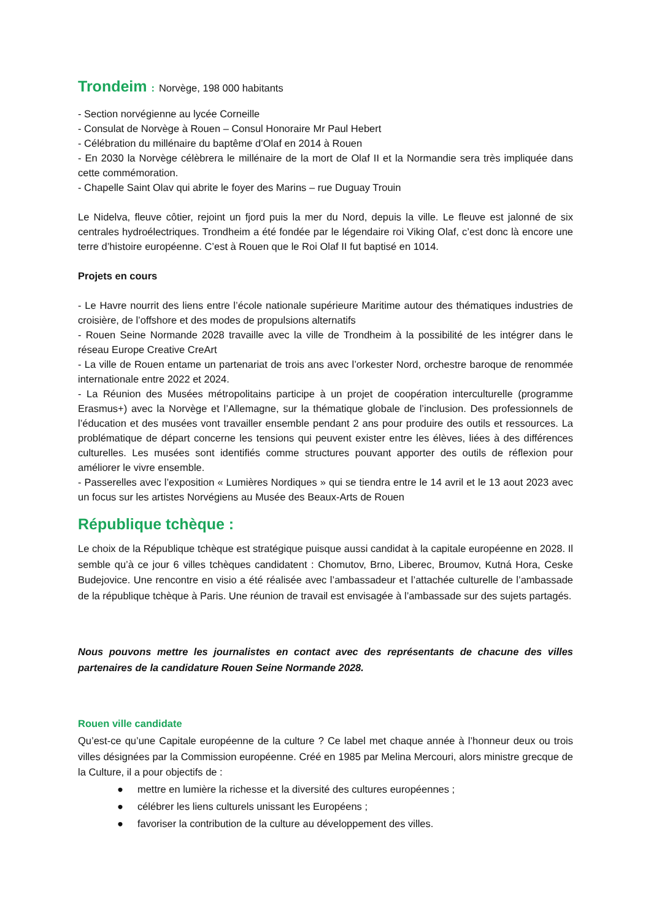Trondeim : Norvège, 198 000 habitants
- Section norvégienne au lycée Corneille
- Consulat de Norvège à Rouen – Consul Honoraire Mr Paul Hebert
- Célébration du millénaire du baptême d’Olaf en 2014 à Rouen
- En 2030 la Norvège célèbrera le millénaire de la mort de Olaf II et la Normandie sera très impliquée dans cette commémoration.
- Chapelle Saint Olav qui abrite le foyer des Marins – rue Duguay Trouin
Le Nidelva, fleuve côtier, rejoint un fjord puis la mer du Nord, depuis la ville. Le fleuve est jalonné de six centrales hydroélectriques. Trondheim a été fondée par le légendaire roi Viking Olaf, c’est donc là encore une terre d’histoire européenne. C’est à Rouen que le Roi Olaf II fut baptisé en 1014.
Projets en cours
- Le Havre nourrit des liens entre l’école nationale supérieure Maritime autour des thématiques industries de croisière, de l’offshore et des modes de propulsions alternatifs
- Rouen Seine Normande 2028 travaille avec la ville de Trondheim à la possibilité de les intégrer dans le réseau Europe Creative CreArt
- La ville de Rouen entame un partenariat de trois ans avec l’orkester Nord, orchestre baroque de renommée internationale entre 2022 et 2024.
- La Réunion des Musées métropolitains participe à un projet de coopération interculturelle (programme Erasmus+) avec la Norvège et l’Allemagne, sur la thématique globale de l’inclusion. Des professionnels de l’éducation et des musées vont travailler ensemble pendant 2 ans pour produire des outils et ressources. La problématique de départ concerne les tensions qui peuvent exister entre les élèves, liées à des différences culturelles. Les musées sont identifiés comme structures pouvant apporter des outils de réflexion pour améliorer le vivre ensemble.
- Passerelles avec l’exposition « Lumières Nordiques » qui se tiendra entre le 14 avril et le 13 aout 2023 avec un focus sur les artistes Norvégiens au Musée des Beaux-Arts de Rouen
République tchèque :
Le choix de la République tchèque est stratégique puisque aussi candidat à la capitale européenne en 2028. Il semble qu’à ce jour 6 villes tchèques candidatent : Chomutov, Brno, Liberec, Broumov, Kutná Hora, Ceske Budejovice. Une rencontre en visio a été réalisée avec l’ambassadeur et l’attachée culturelle de l’ambassade de la république tchèque à Paris. Une réunion de travail est envisagée à l’ambassade sur des sujets partagés.
Nous pouvons mettre les journalistes en contact avec des représentants de chacune des villes partenaires de la candidature Rouen Seine Normande 2028.
Rouen ville candidate
Qu’est-ce qu’une Capitale européenne de la culture ? Ce label met chaque année à l’honneur deux ou trois villes désignées par la Commission européenne. Créé en 1985 par Melina Mercouri, alors ministre grecque de la Culture, il a pour objectifs de :
● mettre en lumière la richesse et la diversité des cultures européennes ;
● célébrer les liens culturels unissant les Européens ;
● favoriser la contribution de la culture au développement des villes.